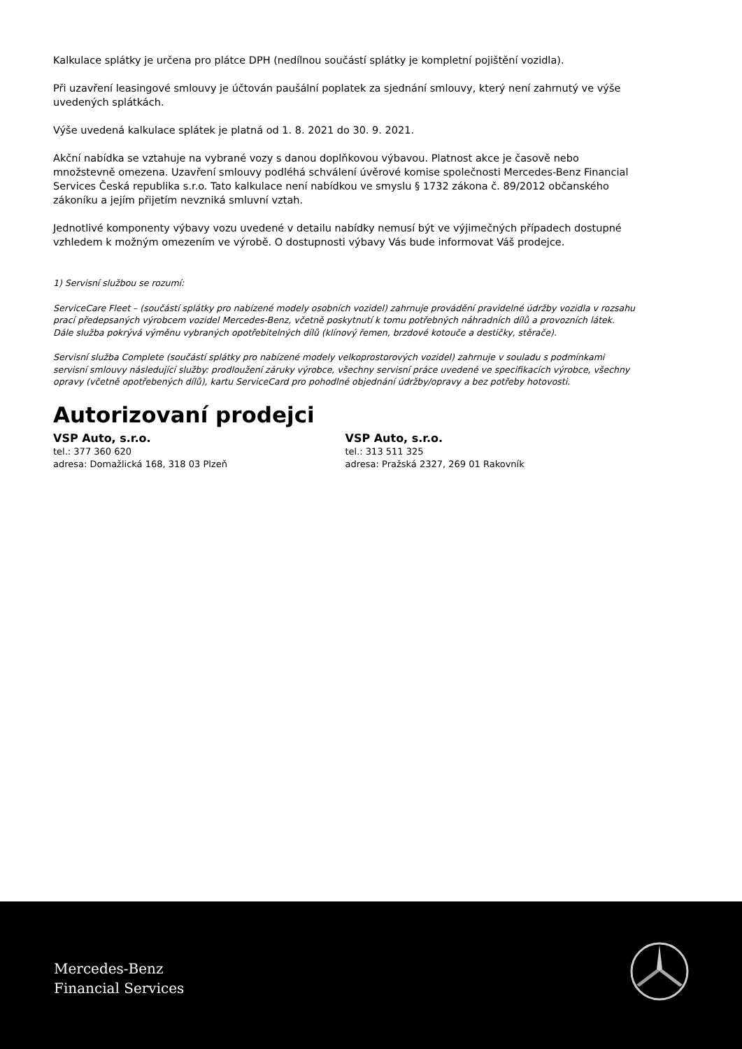Kalkulace splátky je určena pro plátce DPH (nedílnou součástí splátky je kompletní pojištění vozidla).
Při uzavření leasingové smlouvy je účtován paušální poplatek za sjednání smlouvy, který není zahrnutý ve výše uvedených splátkách.
Výše uvedená kalkulace splátek je platná od 1. 8. 2021 do 30. 9. 2021.
Akční nabídka se vztahuje na vybrané vozy s danou doplňkovou výbavou. Platnost akce je časově nebo množstevně omezena. Uzavření smlouvy podléhá schválení úvěrové komise společnosti Mercedes-Benz Financial Services Česká republika s.r.o. Tato kalkulace není nabídkou ve smyslu § 1732 zákona č. 89/2012 občanského zákoníku a jejím přijetím nevzniká smluvní vztah.
Jednotlivé komponenty výbavy vozu uvedené v detailu nabídky nemusí být ve výjimečných případech dostupné vzhledem k možným omezením ve výrobě. O dostupnosti výbavy Vás bude informovat Váš prodejce.
1) Servisní službou se rozumí:
ServiceCare Fleet – (součástí splátky pro nabízené modely osobních vozidel) zahrnuje provádění pravidelné údržby vozidla v rozsahu prací předepsaných výrobcem vozidel Mercedes-Benz, včetně poskytnutí k tomu potřebných náhradních dílů a provozních látek. Dále služba pokrývá výměnu vybraných opotřebitelných dílů (klínový řemen, brzdové kotouče a destičky, stěrače).
Servisní služba Complete (součástí splátky pro nabízené modely velkoprostorových vozidel) zahrnuje v souladu s podmínkami servisní smlouvy následující služby: prodloužení záruky výrobce, všechny servisní práce uvedené ve specifikacích výrobce, všechny opravy (včetně opotřebených dílů), kartu ServiceCard pro pohodlné objednání údržby/opravy a bez potřeby hotovosti.
Autorizovaní prodejci
VSP Auto, s.r.o.
tel.: 377 360 620
adresa: Domažlická 168, 318 03 Plzeň
VSP Auto, s.r.o.
tel.: 313 511 325
adresa: Pražská 2327, 269 01 Rakovník
Mercedes-Benz
Financial Services